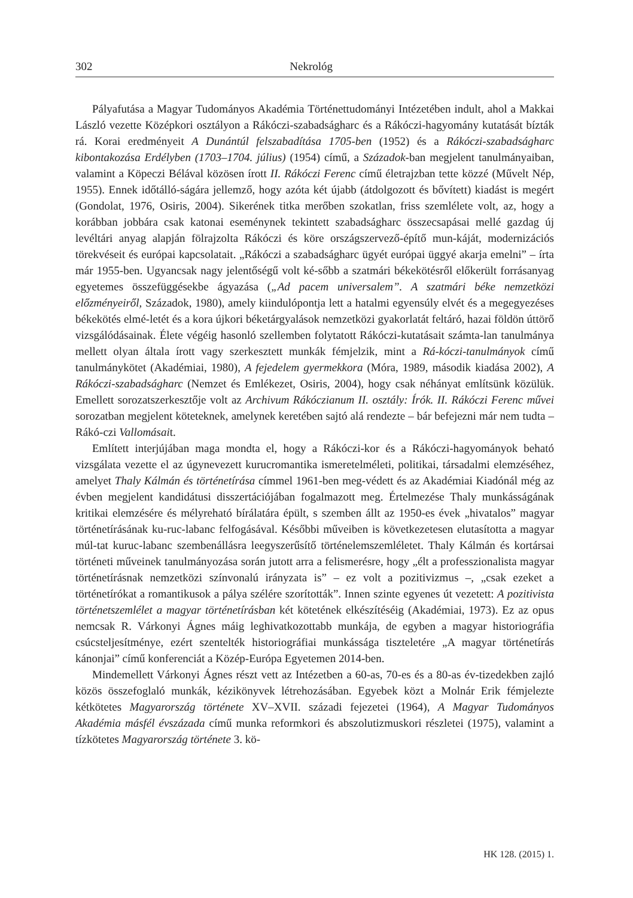302 Nekrológ
Pályafutása a Magyar Tudományos Akadémia Történettudományi Intézetében indult, ahol a Makkai László vezette Középkori osztályon a Rákóczi-szabadságharc és a Rákóczi-hagyomány kutatását bízták rá. Korai eredményeit A Dunántúl felszabadítása 1705-ben (1952) és a Rákóczi-szabadságharc kibontakozása Erdélyben (1703–1704. július) (1954) című, a Századok-ban megjelent tanulmányaiban, valamint a Köpeczi Bélával közösen írott II. Rákóczi Ferenc című életrajzban tette közzé (Művelt Nép, 1955). Ennek időtálló-ságára jellemző, hogy azóta két újabb (átdolgozott és bővített) kiadást is megért (Gondolat, 1976, Osiris, 2004). Sikerének titka merőben szokatlan, friss szemlélete volt, az, hogy a korábban jobbára csak katonai eseménynek tekintett szabadságharc összecsapásai mellé gazdag új levéltári anyag alapján fölrajzolta Rákóczi és köre országszervező-építő mun-káját, modernizációs törekvéseit és európai kapcsolatait. „Rákóczi a szabadságharc ügyét európai üggyé akarja emelni” – írta már 1955-ben. Ugyancsak nagy jelentőségű volt ké-sőbb a szatmári békekötésről előkerült forrásanyag egyetemes összefüggésekbe ágyazása („Ad pacem universalem”. A szatmári béke nemzetközi előzményeiről, Századok, 1980), amely kiindulópontja lett a hatalmi egyensúly elvét és a megegyezéses békekötés elmé-letét és a kora újkori béketárgyalások nemzetközi gyakorlatát feltáró, hazai földön úttörő vizsgálódásainak. Élete végéig hasonló szellemben folytatott Rákóczi-kutatásait számta-lan tanulmánya mellett olyan általa írott vagy szerkesztett munkák fémjelzik, mint a Rá-kóczi-tanulmányok című tanulmánykötet (Akadémiai, 1980), A fejedelem gyermekkora (Móra, 1989, második kiadása 2002), A Rákóczi-szabadságharc (Nemzet és Emlékezet, Osiris, 2004), hogy csak néhányat említsünk közülük. Emellett sorozatszerkesztője volt az Archivum Rákóczianum II. osztály: Írók. II. Rákóczi Ferenc művei sorozatban megjelent köteteknek, amelynek keretében sajtó alá rendezte – bár befejezni már nem tudta – Rákó-czi Vallomásait.
Említett interjújában maga mondta el, hogy a Rákóczi-kor és a Rákóczi-hagyományok beható vizsgálata vezette el az úgynevezett kurucromantika ismeretelméleti, politikai, társadalmi elemzéséhez, amelyet Thaly Kálmán és történetírása címmel 1961-ben meg-védett és az Akadémiai Kiadónál még az évben megjelent kandidátusi disszertációjában fogalmazott meg. Értelmezése Thaly munkásságának kritikai elemzésére és mélyreható bírálatára épült, s szemben állt az 1950-es évek „hivatalos” magyar történetírásának ku-ruc-labanc felfogásával. Későbbi műveiben is következetesen elutasította a magyar múl-tat kuruc-labanc szembenállásra leegyszerűsítő történelemszemléletet. Thaly Kálmán és kortársai történeti műveinek tanulmányozása során jutott arra a felismerésre, hogy „élt a professzionalista magyar történetírásnak nemzetközi színvonalú irányzata is” – ez volt a pozitivizmus –, „csak ezeket a történetírókat a romantikusok a pálya szélére szorították”. Innen szinte egyenes út vezetett: A pozitivista történetszemlélet a magyar történetírásban két kötetének elkészítéséig (Akadémiai, 1973). Ez az opus nemcsak R. Várkonyi Ágnes máig leghivatkozottabb munkája, de egyben a magyar historiográfia csúcsteljesítménye, ezért szentelték historiográfiai munkássága tiszteletére „A magyar történetírás kánonjai” című konferenciát a Közép-Európa Egyetemen 2014-ben.
Mindemellett Várkonyi Ágnes részt vett az Intézetben a 60-as, 70-es és a 80-as év-tizedekben zajló közös összefoglaló munkák, kézikönyvek létrehozásában. Egyebek közt a Molnár Erik fémjelezte kétkötetes Magyarország története XV–XVII. századi fejezetei (1964), A Magyar Tudományos Akadémia másfél évszázada című munka reformkori és abszolutizmuskori részletei (1975), valamint a tízkötetes Magyarország története 3. kö-
HK 128. (2015) 1.